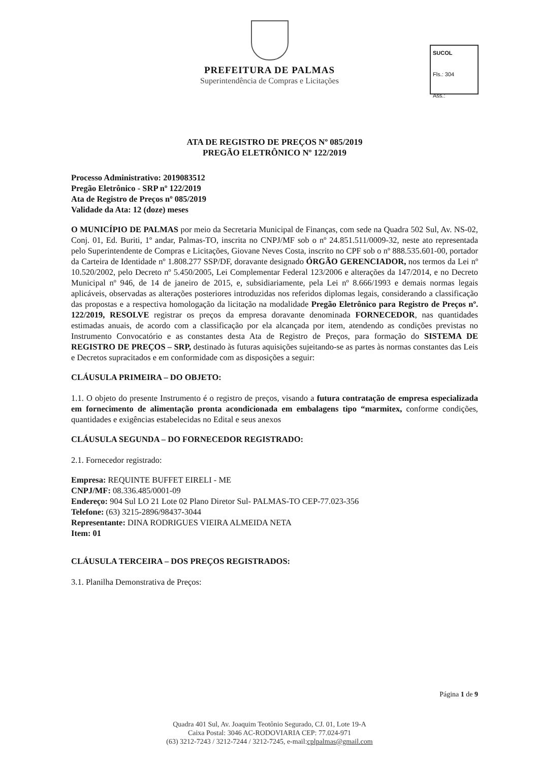PREFEITURA DE PALMAS
Superintendência de Compras e Licitações
SUCOL
Fls.: 304
Ass.:
ATA DE REGISTRO DE PREÇOS Nº 085/2019
PREGÃO ELETRÔNICO Nº 122/2019
Processo Administrativo: 2019083512
Pregão Eletrônico - SRP nº 122/2019
Ata de Registro de Preços nº 085/2019
Validade da Ata: 12 (doze) meses
O MUNICÍPIO DE PALMAS por meio da Secretaria Municipal de Finanças, com sede na Quadra 502 Sul, Av. NS-02, Conj. 01, Ed. Buriti, 1º andar, Palmas-TO, inscrita no CNPJ/MF sob o nº 24.851.511/0009-32, neste ato representada pelo Superintendente de Compras e Licitações, Giovane Neves Costa, inscrito no CPF sob o nº 888.535.601-00, portador da Carteira de Identidade nº 1.808.277 SSP/DF, doravante designado ÓRGÃO GERENCIADOR, nos termos da Lei nº 10.520/2002, pelo Decreto nº 5.450/2005, Lei Complementar Federal 123/2006 e alterações da 147/2014, e no Decreto Municipal nº 946, de 14 de janeiro de 2015, e, subsidiariamente, pela Lei nº 8.666/1993 e demais normas legais aplicáveis, observadas as alterações posteriores introduzidas nos referidos diplomas legais, considerando a classificação das propostas e a respectiva homologação da licitação na modalidade Pregão Eletrônico para Registro de Preços nº. 122/2019, RESOLVE registrar os preços da empresa doravante denominada FORNECEDOR, nas quantidades estimadas anuais, de acordo com a classificação por ela alcançada por item, atendendo as condições previstas no Instrumento Convocatório e as constantes desta Ata de Registro de Preços, para formação do SISTEMA DE REGISTRO DE PREÇOS – SRP, destinado às futuras aquisições sujeitando-se as partes às normas constantes das Leis e Decretos supracitados e em conformidade com as disposições a seguir:
CLÁUSULA PRIMEIRA – DO OBJETO:
1.1. O objeto do presente Instrumento é o registro de preços, visando a futura contratação de empresa especializada em fornecimento de alimentação pronta acondicionada em embalagens tipo “marmitex, conforme condições, quantidades e exigências estabelecidas no Edital e seus anexos
CLÁUSULA SEGUNDA – DO FORNECEDOR REGISTRADO:
2.1. Fornecedor registrado:
Empresa: REQUINTE BUFFET EIRELI - ME
CNPJ/MF: 08.336.485/0001-09
Endereço: 904 Sul LO 21 Lote 02 Plano Diretor Sul- PALMAS-TO CEP-77.023-356
Telefone: (63) 3215-2896/98437-3044
Representante: DINA RODRIGUES VIEIRA ALMEIDA NETA
Item: 01
CLÁUSULA TERCEIRA – DOS PREÇOS REGISTRADOS:
3.1. Planilha Demonstrativa de Preços:
Página 1 de 9
Quadra 401 Sul, Av. Joaquim Teotônio Segurado, CJ. 01, Lote 19-A
Caixa Postal: 3046 AC-RODOVIARIA CEP: 77.024-971
(63) 3212-7243 / 3212-7244 / 3212-7245, e-mail:cplpalmas@gmail.com